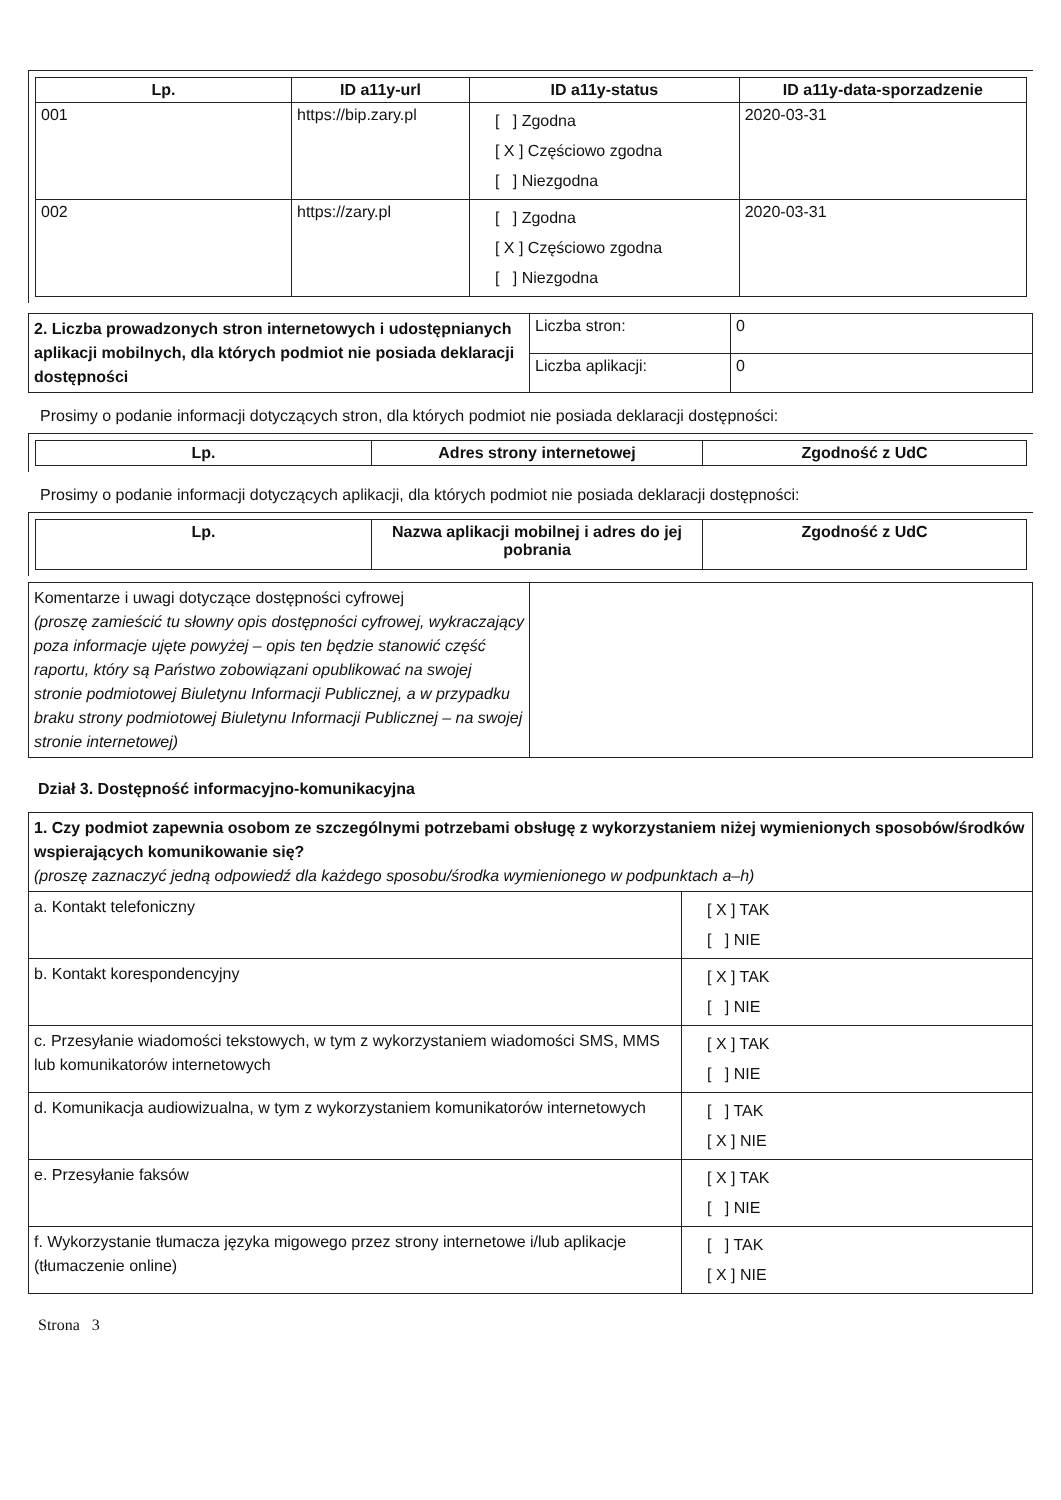| Lp. | ID a11y-url | ID a11y-status | ID a11y-data-sporzadzenie |
| --- | --- | --- | --- |
| 001 | https://bip.zary.pl | [ ] Zgodna [ X ] Częściowo zgodna [ ] Niezgodna | 2020-03-31 |
| 002 | https://zary.pl | [ ] Zgodna [ X ] Częściowo zgodna [ ] Niezgodna | 2020-03-31 |
| 2. Liczba prowadzonych stron internetowych i udostępnianych aplikacji mobilnych, dla których podmiot nie posiada deklaracji dostępności | Liczba stron: | 0 |
| | Liczba aplikacji: | 0 |
Prosimy o podanie informacji dotyczących stron, dla których podmiot nie posiada deklaracji dostępności:
| Lp. | Adres strony internetowej | Zgodność z UdC |
| --- | --- | --- |
Prosimy o podanie informacji dotyczących aplikacji, dla których podmiot nie posiada deklaracji dostępności:
| Lp. | Nazwa aplikacji mobilnej i adres do jej pobrania | Zgodność z UdC |
| --- | --- | --- |
| Komentarze i uwagi dotyczące dostępności cyfrowej (proszę zamieścić tu słowny opis dostępności cyfrowej, wykraczający poza informacje ujęte powyżej – opis ten będzie stanowić część raportu, który są Państwo zobowiązani opublikować na swojej stronie podmiotowej Biuletynu Informacji Publicznej, a w przypadku braku strony podmiotowej Biuletynu Informacji Publicznej – na swojej stronie internetowej) | |
Dział 3. Dostępność informacyjno-komunikacyjna
| 1. Czy podmiot zapewnia osobom ze szczególnymi potrzebami obsługę z wykorzystaniem niżej wymienionych sposobów/środków wspierających komunikowanie się? (proszę zaznaczyć jedną odpowiedź dla każdego sposobu/środka wymienionego w podpunktach a–h) | |
| a. Kontakt telefoniczny | [ X ] TAK [ ] NIE |
| b. Kontakt korespondencyjny | [ X ] TAK [ ] NIE |
| c. Przesyłanie wiadomości tekstowych, w tym z wykorzystaniem wiadomości SMS, MMS lub komunikatorów internetowych | [ X ] TAK [ ] NIE |
| d. Komunikacja audiowizualna, w tym z wykorzystaniem komunikatorów internetowych | [ ] TAK [ X ] NIE |
| e. Przesyłanie faksów | [ X ] TAK [ ] NIE |
| f. Wykorzystanie tłumacza języka migowego przez strony internetowe i/lub aplikacje (tłumaczenie online) | [ ] TAK [ X ] NIE |
Strona 3